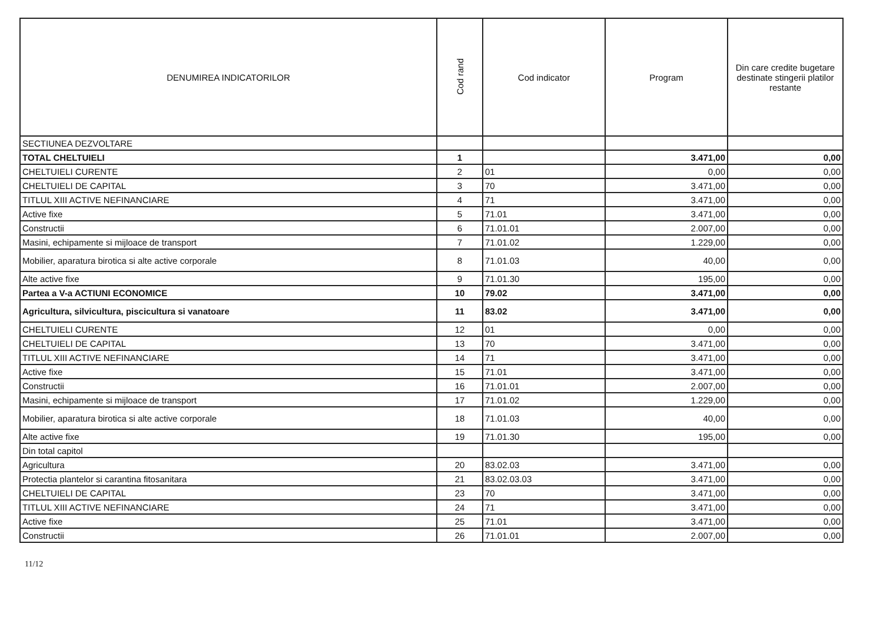| DENUMIREA INDICATORILOR | Cod rand | Cod indicator | Program | Din care credite bugetare destinate stingerii platilor restante |
| --- | --- | --- | --- | --- |
| SECTIUNEA DEZVOLTARE | | | | |
| TOTAL CHELTUIELI | 1 | | 3.471,00 | 0,00 |
| CHELTUIELI CURENTE | 2 | 01 | 0,00 | 0,00 |
| CHELTUIELI DE CAPITAL | 3 | 70 | 3.471,00 | 0,00 |
| TITLUL XIII ACTIVE NEFINANCIARE | 4 | 71 | 3.471,00 | 0,00 |
| Active fixe | 5 | 71.01 | 3.471,00 | 0,00 |
| Constructii | 6 | 71.01.01 | 2.007,00 | 0,00 |
| Masini, echipamente si mijloace de transport | 7 | 71.01.02 | 1.229,00 | 0,00 |
| Mobilier, aparatura birotica si alte active corporale | 8 | 71.01.03 | 40,00 | 0,00 |
| Alte active fixe | 9 | 71.01.30 | 195,00 | 0,00 |
| Partea a V-a ACTIUNI ECONOMICE | 10 | 79.02 | 3.471,00 | 0,00 |
| Agricultura, silvicultura, piscicultura si vanatoare | 11 | 83.02 | 3.471,00 | 0,00 |
| CHELTUIELI CURENTE | 12 | 01 | 0,00 | 0,00 |
| CHELTUIELI DE CAPITAL | 13 | 70 | 3.471,00 | 0,00 |
| TITLUL XIII ACTIVE NEFINANCIARE | 14 | 71 | 3.471,00 | 0,00 |
| Active fixe | 15 | 71.01 | 3.471,00 | 0,00 |
| Constructii | 16 | 71.01.01 | 2.007,00 | 0,00 |
| Masini, echipamente si mijloace de transport | 17 | 71.01.02 | 1.229,00 | 0,00 |
| Mobilier, aparatura birotica si alte active corporale | 18 | 71.01.03 | 40,00 | 0,00 |
| Alte active fixe | 19 | 71.01.30 | 195,00 | 0,00 |
| Din total capitol | | | | |
| Agricultura | 20 | 83.02.03 | 3.471,00 | 0,00 |
| Protectia plantelor si carantina fitosanitara | 21 | 83.02.03.03 | 3.471,00 | 0,00 |
| CHELTUIELI DE CAPITAL | 23 | 70 | 3.471,00 | 0,00 |
| TITLUL XIII ACTIVE NEFINANCIARE | 24 | 71 | 3.471,00 | 0,00 |
| Active fixe | 25 | 71.01 | 3.471,00 | 0,00 |
| Constructii | 26 | 71.01.01 | 2.007,00 | 0,00 |
11/12